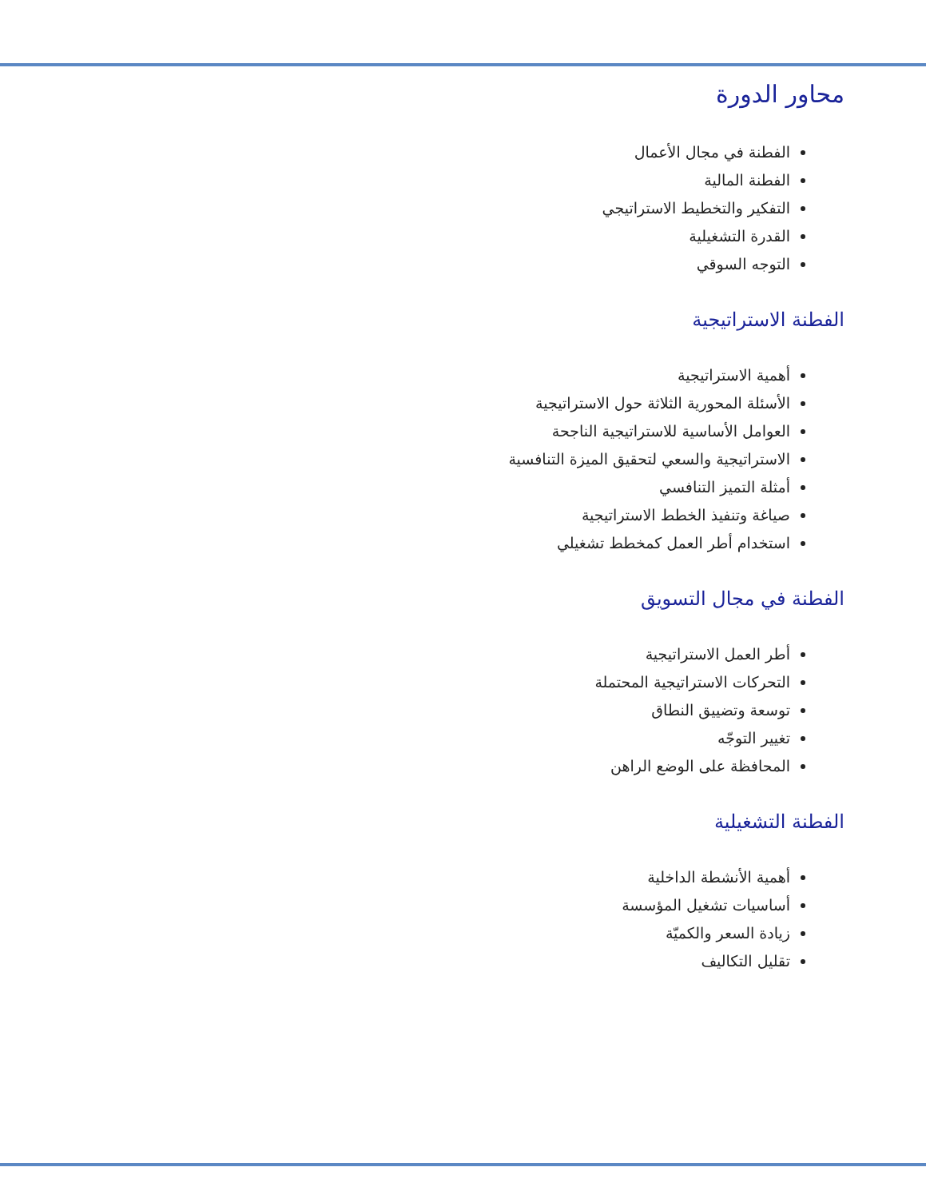محاور الدورة
الفطنة في مجال الأعمال
الفطنة المالية
التفكير والتخطيط الاستراتيجي
القدرة التشغيلية
التوجه السوقي
الفطنة الاستراتيجية
أهمية الاستراتيجية
الأسئلة المحورية الثلاثة حول الاستراتيجية
العوامل الأساسية للاستراتيجية الناجحة
الاستراتيجية والسعي لتحقيق الميزة التنافسية
أمثلة التميز التنافسي
صياغة وتنفيذ الخطط الاستراتيجية
استخدام أطر العمل كمخطط تشغيلي
الفطنة في مجال التسويق
أطر العمل الاستراتيجية
التحركات الاستراتيجية المحتملة
توسعة وتضييق النطاق
تغيير التوجّه
المحافظة على الوضع الراهن
الفطنة التشغيلية
أهمية الأنشطة الداخلية
أساسيات تشغيل المؤسسة
زيادة السعر والكميّة
تقليل التكاليف